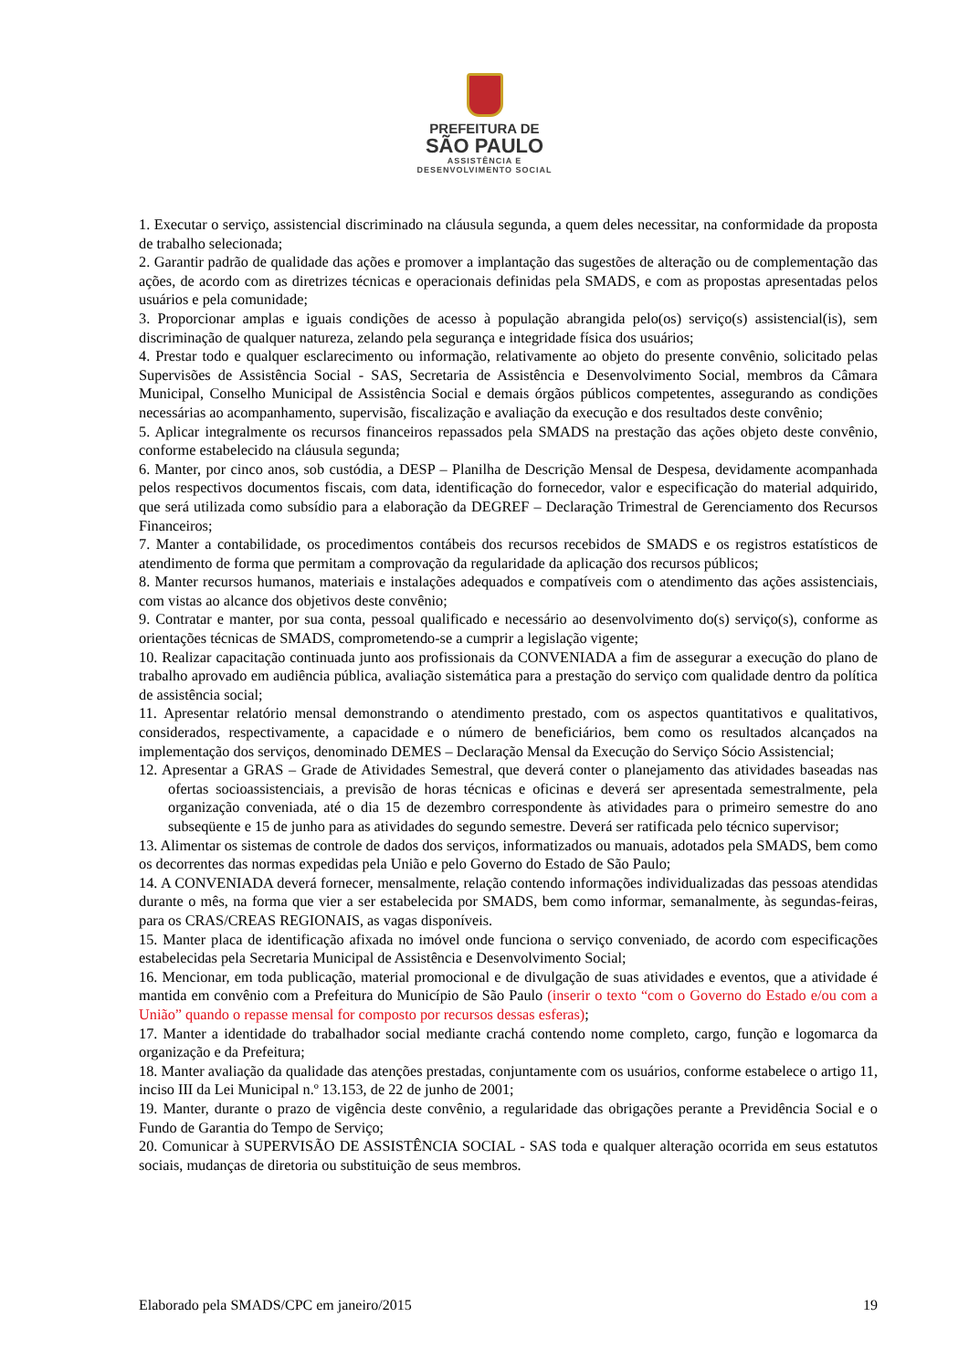PREFEITURA DE
SÃO PAULO
ASSISTÊNCIA E
DESENVOLVIMENTO SOCIAL
1. Executar o serviço, assistencial discriminado na cláusula segunda, a quem deles necessitar, na conformidade da proposta de trabalho selecionada;
2. Garantir padrão de qualidade das ações e promover a implantação das sugestões de alteração ou de complementação das ações, de acordo com as diretrizes técnicas e operacionais definidas pela SMADS, e com as propostas apresentadas pelos usuários e pela comunidade;
3. Proporcionar amplas e iguais condições de acesso à população abrangida pelo(os) serviço(s) assistencial(is), sem discriminação de qualquer natureza, zelando pela segurança e integridade física dos usuários;
4. Prestar todo e qualquer esclarecimento ou informação, relativamente ao objeto do presente convênio, solicitado pelas Supervisões de Assistência Social - SAS, Secretaria de Assistência e Desenvolvimento Social, membros da Câmara Municipal, Conselho Municipal de Assistência Social e demais órgãos públicos competentes, assegurando as condições necessárias ao acompanhamento, supervisão, fiscalização e avaliação da execução e dos resultados deste convênio;
5. Aplicar integralmente os recursos financeiros repassados pela SMADS na prestação das ações objeto deste convênio, conforme estabelecido na cláusula segunda;
6. Manter, por cinco anos, sob custódia, a DESP – Planilha de Descrição Mensal de Despesa, devidamente acompanhada pelos respectivos documentos fiscais, com data, identificação do fornecedor, valor e especificação do material adquirido, que será utilizada como subsídio para a elaboração da DEGREF – Declaração Trimestral de Gerenciamento dos Recursos Financeiros;
7. Manter a contabilidade, os procedimentos contábeis dos recursos recebidos de SMADS e os registros estatísticos de atendimento de forma que permitam a comprovação da regularidade da aplicação dos recursos públicos;
8. Manter recursos humanos, materiais e instalações adequados e compatíveis com o atendimento das ações assistenciais, com vistas ao alcance dos objetivos deste convênio;
9. Contratar e manter, por sua conta, pessoal qualificado e necessário ao desenvolvimento do(s) serviço(s), conforme as orientações técnicas de SMADS, comprometendo-se a cumprir a legislação vigente;
10. Realizar capacitação continuada junto aos profissionais da CONVENIADA a fim de assegurar a execução do plano de trabalho aprovado em audiência pública, avaliação sistemática para a prestação do serviço com qualidade dentro da política de assistência social;
11. Apresentar relatório mensal demonstrando o atendimento prestado, com os aspectos quantitativos e qualitativos, considerados, respectivamente, a capacidade e o número de beneficiários, bem como os resultados alcançados na implementação dos serviços, denominado DEMES – Declaração Mensal da Execução do Serviço Sócio Assistencial;
12. Apresentar a GRAS – Grade de Atividades Semestral, que deverá conter o planejamento das atividades baseadas nas ofertas socioassistenciais, a previsão de horas técnicas e oficinas e deverá ser apresentada semestralmente, pela organização conveniada, até o dia 15 de dezembro correspondente às atividades para o primeiro semestre do ano subseqüente e 15 de junho para as atividades do segundo semestre. Deverá ser ratificada pelo técnico supervisor;
13. Alimentar os sistemas de controle de dados dos serviços, informatizados ou manuais, adotados pela SMADS, bem como os decorrentes das normas expedidas pela União e pelo Governo do Estado de São Paulo;
14. A CONVENIADA deverá fornecer, mensalmente, relação contendo informações individualizadas das pessoas atendidas durante o mês, na forma que vier a ser estabelecida por SMADS, bem como informar, semanalmente, às segundas-feiras, para os CRAS/CREAS REGIONAIS, as vagas disponíveis.
15. Manter placa de identificação afixada no imóvel onde funciona o serviço conveniado, de acordo com especificações estabelecidas pela Secretaria Municipal de Assistência e Desenvolvimento Social;
16. Mencionar, em toda publicação, material promocional e de divulgação de suas atividades e eventos, que a atividade é mantida em convênio com a Prefeitura do Município de São Paulo (inserir o texto “com o Governo do Estado e/ou com a União” quando o repasse mensal for composto por recursos dessas esferas);
17. Manter a identidade do trabalhador social mediante crachá contendo nome completo, cargo, função e logomarca da organização e da Prefeitura;
18. Manter avaliação da qualidade das atenções prestadas, conjuntamente com os usuários, conforme estabelece o artigo 11, inciso III da Lei Municipal n.º 13.153, de 22 de junho de 2001;
19. Manter, durante o prazo de vigência deste convênio, a regularidade das obrigações perante a Previdência Social e o Fundo de Garantia do Tempo de Serviço;
20. Comunicar à SUPERVISÃO DE ASSISTÊNCIA SOCIAL - SAS toda e qualquer alteração ocorrida em seus estatutos sociais, mudanças de diretoria ou substituição de seus membros.
Elaborado pela SMADS/CPC em janeiro/2015 19